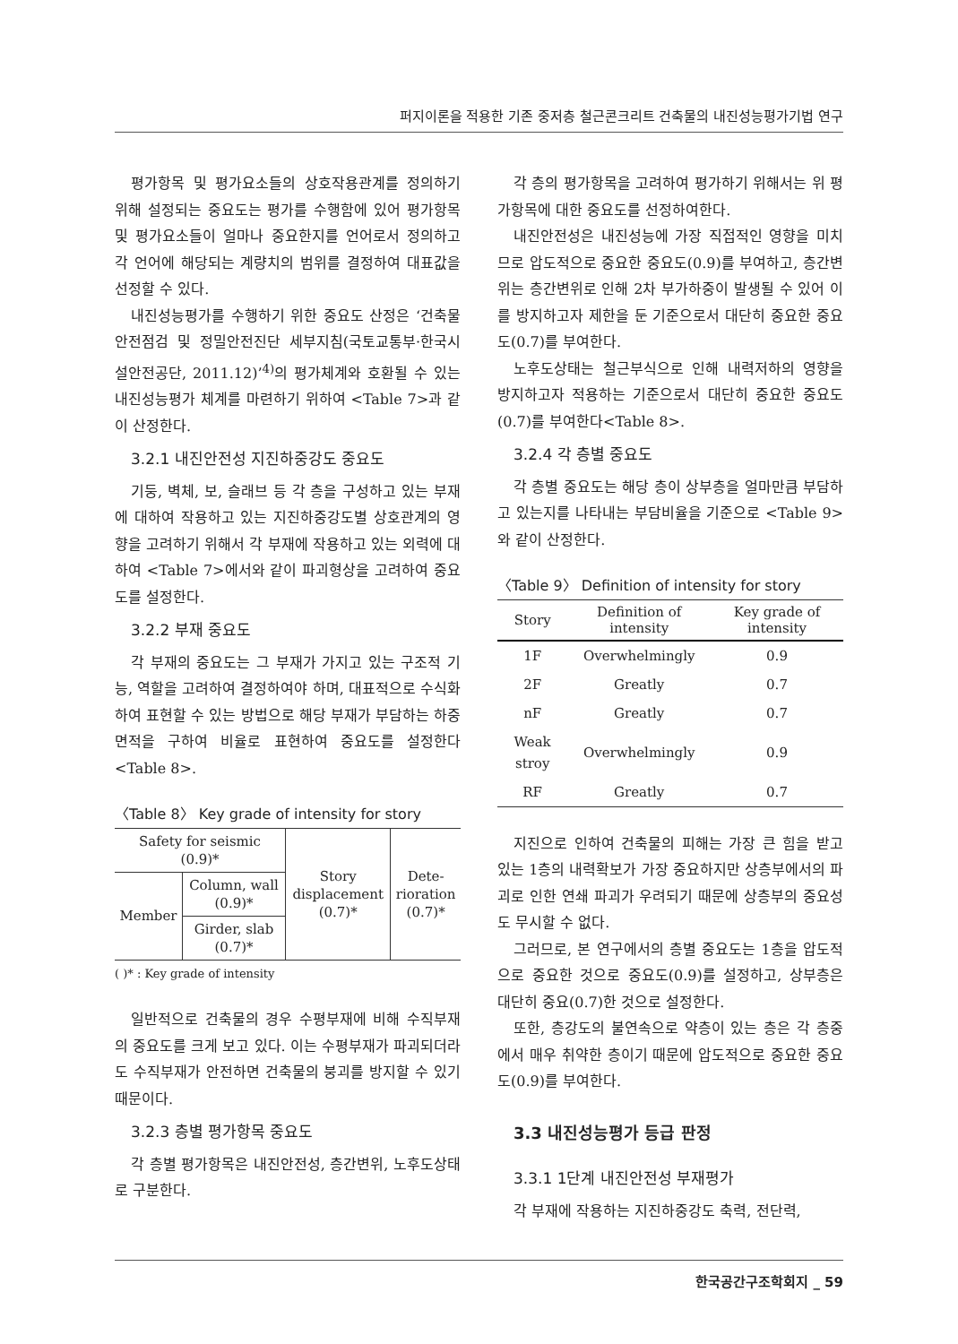퍼지이론을 적용한 기존 중저층 철근콘크리트 건축물의 내진성능평가기법 연구
평가항목 및 평가요소들의 상호작용관계를 정의하기 위해 설정되는 중요도는 평가를 수행함에 있어 평가항목 및 평가요소들이 얼마나 중요한지를 언어로서 정의하고 각 언어에 해당되는 계량치의 범위를 결정하여 대표값을 선정할 수 있다.
내진성능평가를 수행하기 위한 중요도 산정은 ‘건축물 안전점검 및 정밀안전진단 세부지침(국토교통부·한국시설안전공단, 2011.12)’<sup>4)</sup>의 평가체계와 호환될 수 있는 내진성능평가 체계를 마련하기 위하여 <Table 7>과 같이 산정한다.
3.2.1 내진안전성 지진하중강도 중요도
기둥, 벽체, 보, 슬래브 등 각 층을 구성하고 있는 부재에 대하여 작용하고 있는 지진하중강도별 상호관계의 영향을 고려하기 위해서 각 부재에 작용하고 있는 외력에 대하여 <Table 7>에서와 같이 파괴형상을 고려하여 중요도를 설정한다.
3.2.2 부재 중요도
각 부재의 중요도는 그 부재가 가지고 있는 구조적 기능, 역할을 고려하여 결정하여야 하며, 대표적으로 수식화하여 표현할 수 있는 방법으로 해당 부재가 부담하는 하중면적을 구하여 비율로 표현하여 중요도를 설정한다<Table 8>.
〈Table 8〉 Key grade of intensity for story
| Safety for seismic (0.9)* | | Story displacement (0.7)* | Dete- rioration (0.7)* |
| Member | Column, wall (0.9)* | | |
| | Girder, slab (0.7)* | | |
( )* : Key grade of intensity
일반적으로 건축물의 경우 수평부재에 비해 수직부재의 중요도를 크게 보고 있다. 이는 수평부재가 파괴되더라도 수직부재가 안전하면 건축물의 붕괴를 방지할 수 있기 때문이다.
3.2.3 층별 평가항목 중요도
각 층별 평가항목은 내진안전성, 층간변위, 노후도상태로 구분한다.
각 층의 평가항목을 고려하여 평가하기 위해서는 위 평가항목에 대한 중요도를 선정하여한다.
내진안전성은 내진성능에 가장 직접적인 영향을 미치므로 압도적으로 중요한 중요도(0.9)를 부여하고, 층간변위는 층간변위로 인해 2차 부가하중이 발생될 수 있어 이를 방지하고자 제한을 둔 기준으로서 대단히 중요한 중요도(0.7)를 부여한다.
노후도상태는 철근부식으로 인해 내력저하의 영향을 방지하고자 적용하는 기준으로서 대단히 중요한 중요도(0.7)를 부여한다<Table 8>.
3.2.4 각 층별 중요도
각 층별 중요도는 해당 층이 상부층을 얼마만큼 부담하고 있는지를 나타내는 부담비율을 기준으로 <Table 9>와 같이 산정한다.
〈Table 9〉 Definition of intensity for story
| Story | Definition of intensity | Key grade of intensity |
| --- | --- | --- |
| 1F | Overwhelmingly | 0.9 |
| 2F | Greatly | 0.7 |
| nF | Greatly | 0.7 |
| Weak stroy | Overwhelmingly | 0.9 |
| RF | Greatly | 0.7 |
지진으로 인하여 건축물의 피해는 가장 큰 힘을 받고 있는 1층의 내력확보가 가장 중요하지만 상층부에서의 파괴로 인한 연쇄 파괴가 우려되기 때문에 상층부의 중요성도 무시할 수 없다.
그러므로, 본 연구에서의 층별 중요도는 1층을 압도적으로 중요한 것으로 중요도(0.9)를 설정하고, 상부층은 대단히 중요(0.7)한 것으로 설정한다.
또한, 층강도의 불연속으로 약층이 있는 층은 각 층중에서 매우 취약한 층이기 때문에 압도적으로 중요한 중요도(0.9)를 부여한다.
3.3 내진성능평가 등급 판정
3.3.1 1단계 내진안전성 부재평가
각 부재에 작용하는 지진하중강도 축력, 전단력,
한국공간구조학회지 _ 59